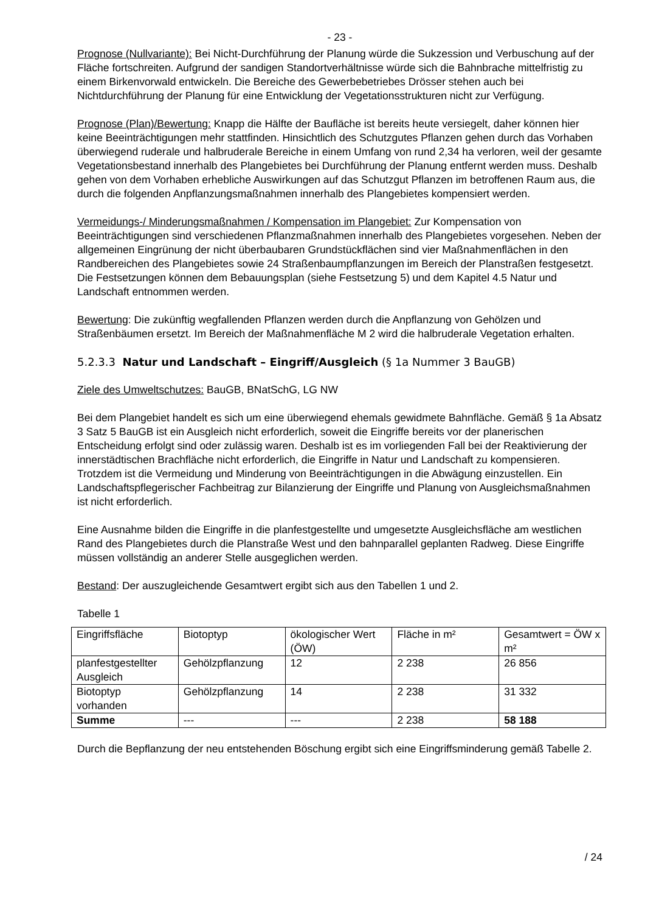- 23 -
Prognose (Nullvariante): Bei Nicht-Durchführung der Planung würde die Sukzession und Verbuschung auf der Fläche fortschreiten. Aufgrund der sandigen Standortverhältnisse würde sich die Bahnbrache mittelfristig zu einem Birkenvorwald entwickeln. Die Bereiche des Gewerbebetriebes Drösser stehen auch bei Nichtdurchführung der Planung für eine Entwicklung der Vegetationsstrukturen nicht zur Verfügung.
Prognose (Plan)/Bewertung: Knapp die Hälfte der Baufläche ist bereits heute versiegelt, daher können hier keine Beeinträchtigungen mehr stattfinden. Hinsichtlich des Schutzgutes Pflanzen gehen durch das Vorhaben überwiegend ruderale und halbruderale Bereiche in einem Umfang von rund 2,34 ha verloren, weil der gesamte Vegetationsbestand innerhalb des Plangebietes bei Durchführung der Planung entfernt werden muss. Deshalb gehen von dem Vorhaben erhebliche Auswirkungen auf das Schutzgut Pflanzen im betroffenen Raum aus, die durch die folgenden Anpflanzungsmaßnahmen innerhalb des Plangebietes kompensiert werden.
Vermeidungs-/ Minderungsmaßnahmen / Kompensation im Plangebiet: Zur Kompensation von Beeinträchtigungen sind verschiedenen Pflanzmaßnahmen innerhalb des Plangebietes vorgesehen. Neben der allgemeinen Eingrünung der nicht überbaubaren Grundstückflächen sind vier Maßnahmenflächen in den Randbereichen des Plangebietes sowie 24 Straßenbaumpflanzungen im Bereich der Planstraßen festgesetzt. Die Festsetzungen können dem Bebauungsplan (siehe Festsetzung 5) und dem Kapitel 4.5 Natur und Landschaft entnommen werden.
Bewertung: Die zukünftig wegfallenden Pflanzen werden durch die Anpflanzung von Gehölzen und Straßenbäumen ersetzt. Im Bereich der Maßnahmenfläche M 2 wird die halbruderale Vegetation erhalten.
5.2.3.3 Natur und Landschaft – Eingriff/Ausgleich (§ 1a Nummer 3 BauGB)
Ziele des Umweltschutzes: BauGB, BNatSchG, LG NW
Bei dem Plangebiet handelt es sich um eine überwiegend ehemals gewidmete Bahnfläche. Gemäß § 1a Absatz 3 Satz 5 BauGB ist ein Ausgleich nicht erforderlich, soweit die Eingriffe bereits vor der planerischen Entscheidung erfolgt sind oder zulässig waren. Deshalb ist es im vorliegenden Fall bei der Reaktivierung der innerstädtischen Brachfläche nicht erforderlich, die Eingriffe in Natur und Landschaft zu kompensieren. Trotzdem ist die Vermeidung und Minderung von Beeinträchtigungen in die Abwägung einzustellen. Ein Landschaftspflegerischer Fachbeitrag zur Bilanzierung der Eingriffe und Planung von Ausgleichsmaßnahmen ist nicht erforderlich.
Eine Ausnahme bilden die Eingriffe in die planfestgestellte und umgesetzte Ausgleichsfläche am westlichen Rand des Plangebietes durch die Planstraße West und den bahnparallel geplanten Radweg. Diese Eingriffe müssen vollständig an anderer Stelle ausgeglichen werden.
Bestand: Der auszugleichende Gesamtwert ergibt sich aus den Tabellen 1 und 2.
Tabelle 1
| Eingriffsfläche | Biotoptyp | ökologischer Wert (ÖW) | Fläche in m² | Gesamtwert = ÖW x m² |
| planfestgestellter Ausgleich | Gehölzpflanzung | 12 | 2 238 | 26 856 |
| Biotoptyp vorhanden | Gehölzpflanzung | 14 | 2 238 | 31 332 |
| Summe | --- | --- | 2 238 | 58 188 |
Durch die Bepflanzung der neu entstehenden Böschung ergibt sich eine Eingriffsminderung gemäß Tabelle 2.
/ 24